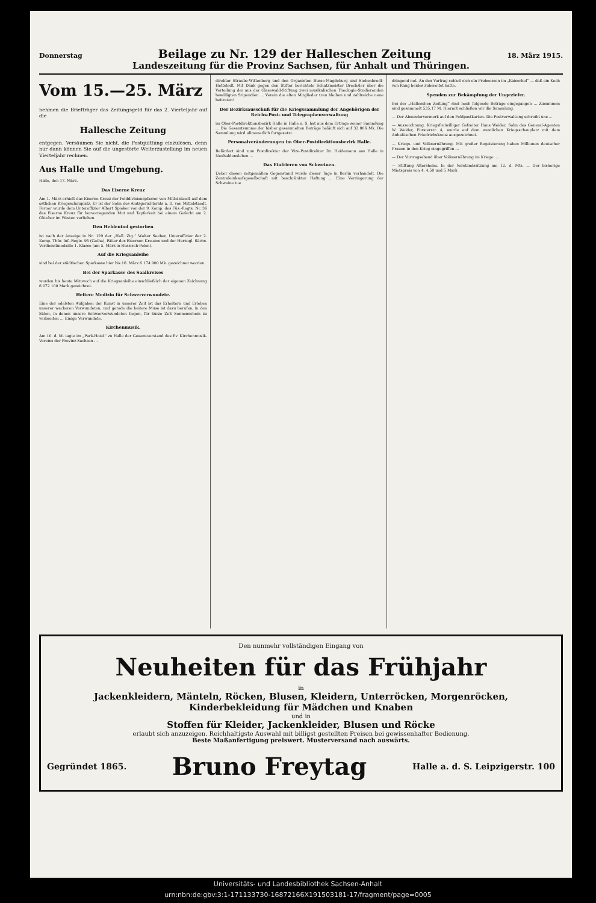Donnerstag Beilage zu Nr. 129 der Halleschen Zeitung 18. März 1915.
Landeszeitung für die Provinz Sachsen, für Anhalt und Thüringen.
Vom 15.—25. März
nehmen die Briefträger das Zeitungsgeld für das 2. Vierteljahr auf die
Hallesche Zeitung
entgegen. Versäumen Sie nicht, die Postquittung einzulösen, denn nur dann können Sie auf die ungestörte Weiterzustellung im neuen Vierteljahr rechnen.
Aus Halle und Umgebung.
Halle, den 17. März.
Das Eiserne Kreuz
Am 1. März erhielt das Eiserne Kreuz der Felddivisionspfarrer von Mittelstaedt auf dem östlichen Kriegsschauplatz. Er ist der Sohn des Amtsgerichtsrats a. D. von Mittelstaedt. Ferner wurde dem Unteroffizier Albert Spieker von der 9. Komp. des Füs.-Regts. Nr. 36 das Eiserne Kreuz für hervorragenden Mut und Tapferkeit bei einem Gefecht am 2. Oktober im Westen verliehen.
Den Heldentod gestorben
ist nach der Anzeige in Nr. 129 der „Hall. Ztg.“ Walter Seeber, Unteroffizier der 2. Komp. Thür. Inf.-Regts. 95 (Gotha), Ritter des Eisernen Kreuzes und der Herzogl. Sächs. Verdienstmedaille 1. Klasse (am 5. März in Russisch-Polen).
Auf die Kriegsanleihe
sind bei der städtischen Sparkasse hier bis 16. März 6 174 900 Mk. gezeichnet worden.
Bei der Sparkasse des Saalkreises
wurden bis heute Mittwoch auf die Kriegsanleihe einschließlich der eigenen Zeichnung 6 072 100 Mark gezeichnet.
Heitere Medizin für Schwerverwundete.
Eine der edelsten Aufgaben der Kunst in unserer Zeit ist das Erheitern und Erleben unserer wackeren Verwundeten, und gerade die heitere Muse ist dazu berufen, in den Sälen, in denen unsere Schwerverwundeten liegen, für kurze Zeit Sonnenschein zu verbreiten ... Einige Verwundete.
Kirchenmusik.
Am 10. d. M. tagte im „Park-Hotel“ zu Halle der Gesamtvorstand des Ev. Kirchenmusik-Vereins der Provinz Sachsen ...
direktor Straube-Wittenberg und den Organisten Busse-Magdeburg und Siebenbrodt-Hettstedt. Mit Dank gegen den Stifter berichtete Schatzmeister Drechsler über die Verteilung der aus der Glasewald-Stiftung zwei musikalischen Theologie-Studierenden bewilligten Stipendien ... Verein die alten Mitglieder treu bleiben und zahlreiche neue beitreten!
Der Bezirksausschuß für die Kriegssammlung der Angehörigen der Reichs-Post- und Telegraphenverwaltung
im Ober-Postdirektionsbezirk Halle in Halle a. S. hat aus dem Ertrage seiner Sammlung ... Die Gesamtsumme der bisher gesammelten Beträge beläuft sich auf 32 806 Mk. Die Sammlung wird allmonatlich fortgesetzt.
Personalveränderungen im Ober-Postdirektionsbezirk Halle.
Befördert sind zum Postdirektor der Vize-Postdirektor Dr. Heidemann aus Halle in Neuhaldensleben ...
Das Einfrieren von Schweinen.
Ueber diesen zeitgemäßen Gegenstand wurde dieser Tage in Berlin verhandelt. Die Zentraleinkaufsgesellschaft mit beschränkter Haftung ... Eine Verringerung der Schweine tue
dringend not. An den Vortrag schloß sich ein Probeessen im „Kaiserhof“ ... daß ein Koch von Rang beides zubereitet hatte.
Spenden zur Bekämpfung der Ungeziefer.
Bei der „Halleschen Zeitung“ sind noch folgende Beträge eingegangen ... Zusammen sind gesammelt 535,17 M. Hiermit schließen wir die Sammlung.
— Der Absendervermerk auf den Feldpostkarten. Die Postverwaltung schreibt uns ...
— Auszeichnung. Kriegsfreiwilliger Gefreiter Hans Weider, Sohn des General-Agenten W. Weider, Forsterstr. 4, wurde auf dem westlichen Kriegsschauplatz mit dem Anhaltischen Friedrichskreuz ausgezeichnet.
— Kriegs- und Volksernährung. Mit großer Begeisterung haben Millionen deutscher Frauen in den Krieg eingegriffen ...
— Der Vortragsabend über Volksernährung im Kriege ...
— Stiftung Altersheim. In der Vorstandssitzung am 12. d. Mts. ... Der bisherige Mietspreis von 4, 4,50 und 5 Mark
Den nunmehr vollständigen Eingang von
Neuheiten für das Frühjahr
in
Jackenkleidern, Mänteln, Röcken, Blusen, Kleidern, Unterröcken, Morgenröcken, Kinderbekleidung für Mädchen und Knaben
und in
Stoffen für Kleider, Jackenkleider, Blusen und Röcke
erlaubt sich anzuzeigen. Reichhaltigste Auswahl mit billigst gestellten Preisen bei gewissenhafter Bedienung.
Beste Maßanfertigung preiswert. Musterversand nach auswärts.
Gegründet 1865. Bruno Freytag Halle a. d. S. Leipzigerstr. 100
Universitäts- und Landesbibliothek Sachsen-Anhalt
urn:nbn:de:gbv:3:1-171133730-16872166X191503181-17/fragment/page=0005